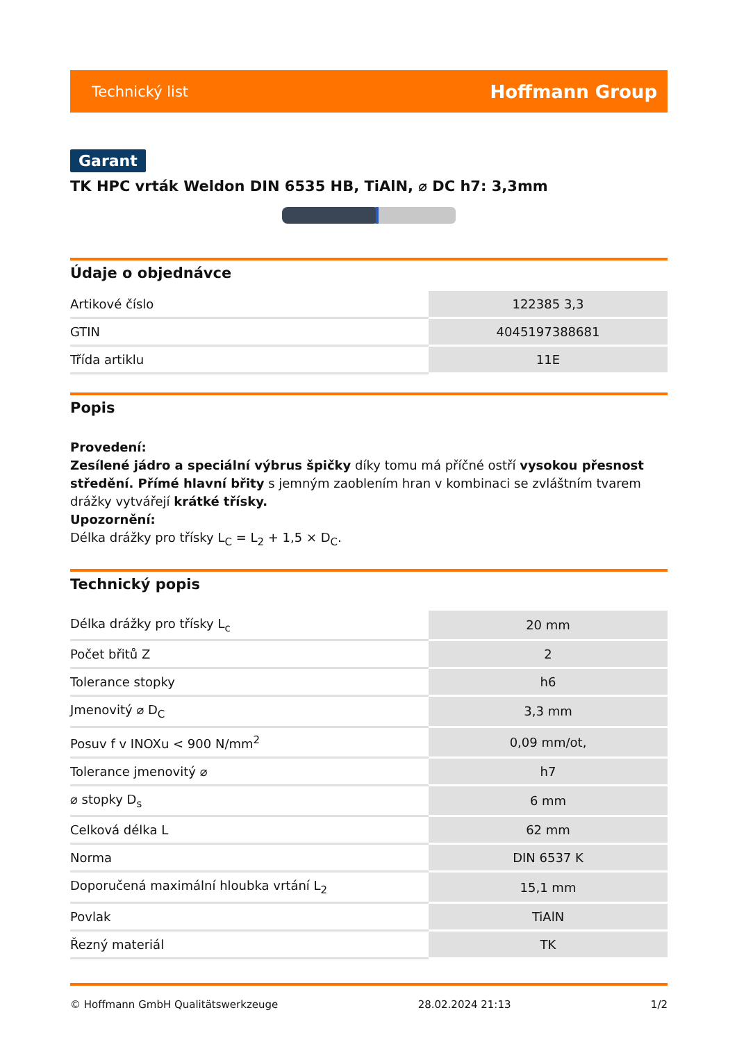Technický list Hoffmann Group
Garant
TK HPC vrták Weldon DIN 6535 HB, TiAlN, ⌀ DC h7: 3,3mm
Údaje o objednávce
| Artikové číslo | 122385 3,3 |
| GTIN | 4045197388681 |
| Třída artiklu | 11E |
Popis
Provedení:
Zesílené jádro a speciální výbrus špičky díky tomu má příčné ostří vysokou přesnost středění. Přímé hlavní břity s jemným zaoblením hran v kombinaci se zvláštním tvarem drážky vytvářejí krátké třísky.
Upozornění:
Délka drážky pro třísky L<sub>C</sub> = L<sub>2</sub> + 1,5 × D<sub>C</sub>.
Technický popis
| Délka drážky pro třísky L<sub>c</sub> | 20 mm |
| Počet břitů Z | 2 |
| Tolerance stopky | h6 |
| Jmenovitý ⌀ D<sub>C</sub> | 3,3 mm |
| Posuv f v INOXu < 900 N/mm<sup>2</sup> | 0,09 mm/ot, |
| Tolerance jmenovitý ⌀ | h7 |
| ⌀ stopky D<sub>s</sub> | 6 mm |
| Celková délka L | 62 mm |
| Norma | DIN 6537 K |
| Doporučená maximální hloubka vrtání L<sub>2</sub> | 15,1 mm |
| Povlak | TiAlN |
| Řezný materiál | TK |
© Hoffmann GmbH Qualitätswerkzeuge 28.02.2024 21:13 1/2